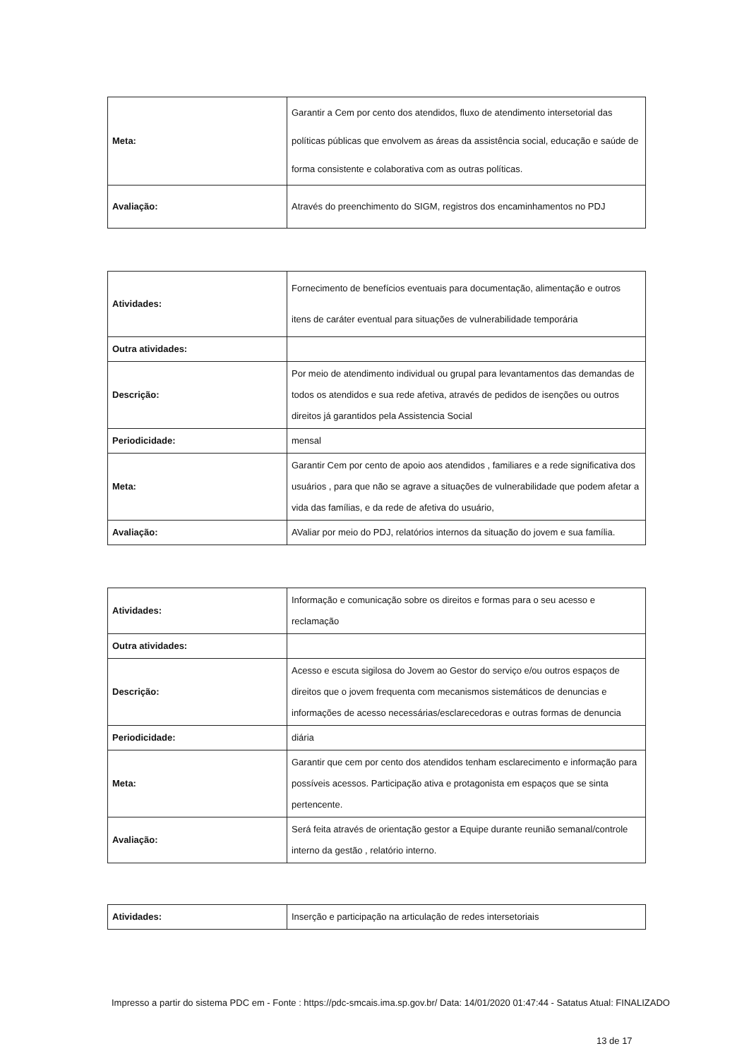| Meta: | Garantir a Cem por cento dos atendidos, fluxo de atendimento intersetorial das políticas públicas que envolvem as áreas da assistência social, educação e saúde de forma consistente e colaborativa com as outras políticas. |
| Avaliação: | Através do preenchimento do SIGM, registros dos encaminhamentos no PDJ |
| Atividades: | Fornecimento de benefícios eventuais para documentação, alimentação e outros itens de caráter eventual para situações de vulnerabilidade temporária |
| Outra atividades: | |
| Descrição: | Por meio de atendimento individual ou grupal para levantamentos das demandas de todos os atendidos e sua rede afetiva, através de pedidos de isenções ou outros direitos já garantidos pela Assistencia Social |
| Periodicidade: | mensal |
| Meta: | Garantir Cem por cento de apoio aos atendidos , familiares e a rede significativa dos usuários , para que não se agrave a situações de vulnerabilidade que podem afetar a vida das famílias, e da rede de afetiva do usuário, |
| Avaliação: | AValiar por meio do PDJ, relatórios internos da situação do jovem e sua família. |
| Atividades: | Informação e comunicação sobre os direitos e formas para o seu acesso e reclamação |
| Outra atividades: | |
| Descrição: | Acesso e escuta sigilosa do Jovem ao Gestor do serviço e/ou outros espaços de direitos que o jovem frequenta com mecanismos sistemáticos de denuncias e informações de acesso necessárias/esclarecedoras e outras formas de denuncia |
| Periodicidade: | diária |
| Meta: | Garantir que cem por cento dos atendidos tenham esclarecimento e informação para possíveis acessos. Participação ativa e protagonista em espaços que se sinta pertencente. |
| Avaliação: | Será feita através de orientação gestor a Equipe durante reunião semanal/controle interno da gestão , relatório interno. |
| Atividades: | Inserção e participação na articulação de redes intersetoriais |
Impresso a partir do sistema PDC em - Fonte : https://pdc-smcais.ima.sp.gov.br/ Data: 14/01/2020 01:47:44 - Satatus Atual: FINALIZADO
13 de 17